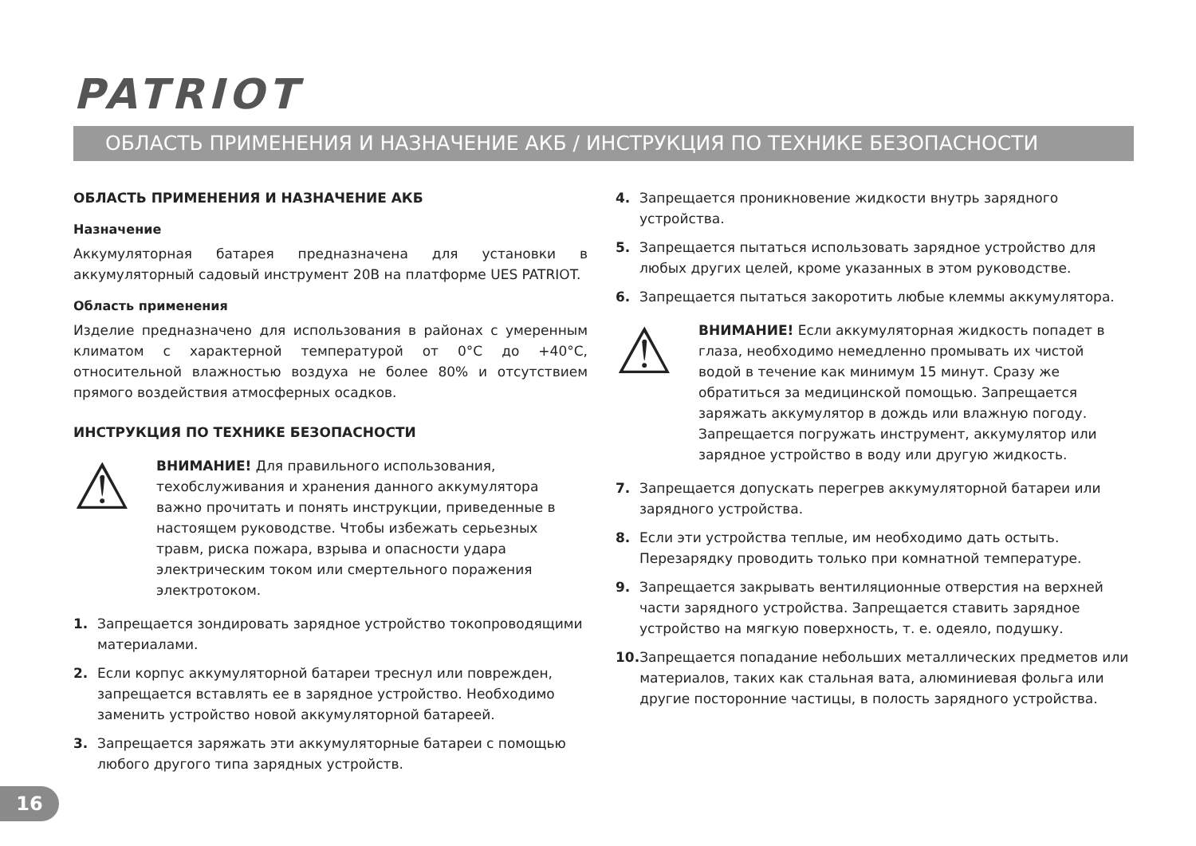PATRIOT
ОБЛАСТЬ ПРИМЕНЕНИЯ И НАЗНАЧЕНИЕ АКБ / ИНСТРУКЦИЯ ПО ТЕХНИКЕ БЕЗОПАСНОСТИ
ОБЛАСТЬ ПРИМЕНЕНИЯ И НАЗНАЧЕНИЕ АКБ
Назначение
Аккумуляторная батарея предназначена для установки в аккумуляторный садовый инструмент 20В на платформе UES PATRIOT.
Область применения
Изделие предназначено для использования в районах с умеренным климатом с характерной температурой от 0°C до +40°C, относительной влажностью воздуха не более 80% и отсутствием прямого воздействия атмосферных осадков.
ИНСТРУКЦИЯ ПО ТЕХНИКЕ БЕЗОПАСНОСТИ
⚠
ВНИМАНИЕ! Для правильного использования, техобслуживания и хранения данного аккумулятора важно прочитать и понять инструкции, приведенные в настоящем руководстве. Чтобы избежать серьезных травм, риска пожара, взрыва и опасности удара электрическим током или смертельного поражения электротоком.
1. Запрещается зондировать зарядное устройство токопроводящими материалами.
2. Если корпус аккумуляторной батареи треснул или поврежден, запрещается вставлять ее в зарядное устройство. Необходимо заменить устройство новой аккумуляторной батареей.
3. Запрещается заряжать эти аккумуляторные батареи с помощью любого другого типа зарядных устройств.
4. Запрещается проникновение жидкости внутрь зарядного устройства.
5. Запрещается пытаться использовать зарядное устройство для любых других целей, кроме указанных в этом руководстве.
6. Запрещается пытаться закоротить любые клеммы аккумулятора.
⚠
ВНИМАНИЕ! Если аккумуляторная жидкость попадет в глаза, необходимо немедленно промывать их чистой водой в течение как минимум 15 минут. Сразу же обратиться за медицинской помощью. Запрещается заряжать аккумулятор в дождь или влажную погоду. Запрещается погружать инструмент, аккумулятор или зарядное устройство в воду или другую жидкость.
7. Запрещается допускать перегрев аккумуляторной батареи или зарядного устройства.
8. Если эти устройства теплые, им необходимо дать остыть. Перезарядку проводить только при комнатной температуре.
9. Запрещается закрывать вентиляционные отверстия на верхней части зарядного устройства. Запрещается ставить зарядное устройство на мягкую поверхность, т. е. одеяло, подушку.
10. Запрещается попадание небольших металлических предметов или материалов, таких как стальная вата, алюминиевая фольга или другие посторонние частицы, в полость зарядного устройства.
16